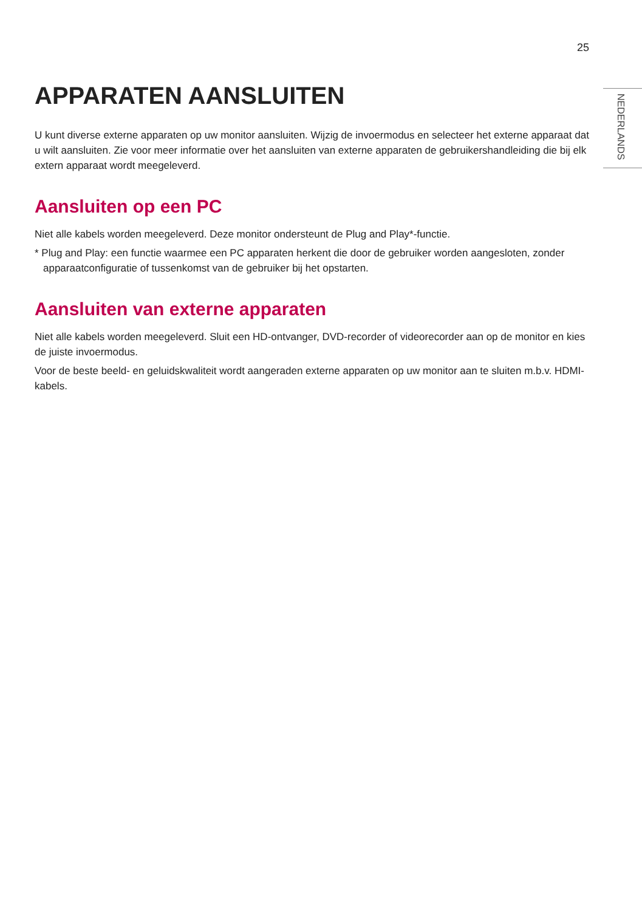25
NEDERLANDS
APPARATEN AANSLUITEN
U kunt diverse externe apparaten op uw monitor aansluiten. Wijzig de invoermodus en selecteer het externe apparaat dat u wilt aansluiten. Zie voor meer informatie over het aansluiten van externe apparaten de gebruikershandleiding die bij elk extern apparaat wordt meegeleverd.
Aansluiten op een PC
Niet alle kabels worden meegeleverd. Deze monitor ondersteunt de Plug and Play*-functie.
* Plug and Play: een functie waarmee een PC apparaten herkent die door de gebruiker worden aangesloten, zonder apparaatconfiguratie of tussenkomst van de gebruiker bij het opstarten.
Aansluiten van externe apparaten
Niet alle kabels worden meegeleverd. Sluit een HD-ontvanger, DVD-recorder of videorecorder aan op de monitor en kies de juiste invoermodus.
Voor de beste beeld- en geluidskwaliteit wordt aangeraden externe apparaten op uw monitor aan te sluiten m.b.v. HDMI-kabels.